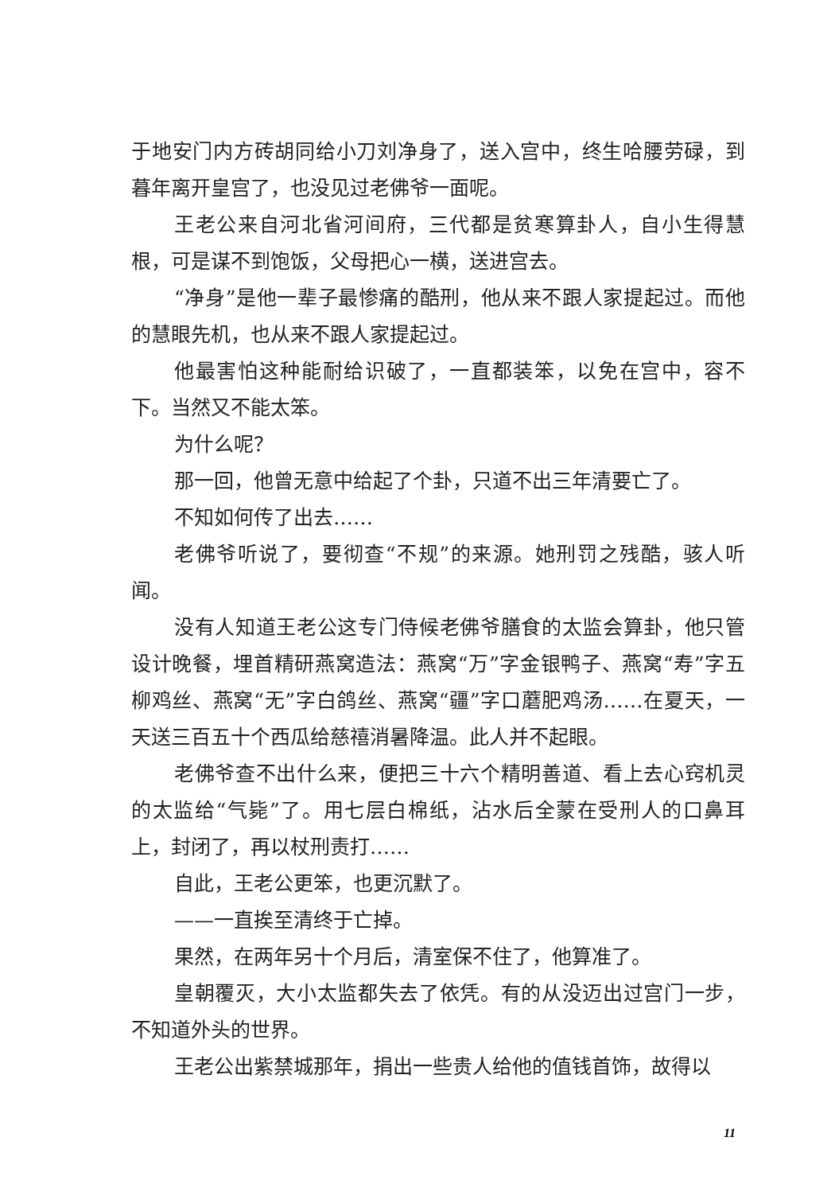于地安门内方砖胡同给小刀刘净身了，送入宫中，终生哈腰劳碌，到暮年离开皇宫了，也没见过老佛爷一面呢。
王老公来自河北省河间府，三代都是贫寒算卦人，自小生得慧根，可是谋不到饱饭，父母把心一横，送进宫去。
“净身”是他一辈子最惨痛的酷刑，他从来不跟人家提起过。而他的慧眼先机，也从来不跟人家提起过。
他最害怕这种能耐给识破了，一直都装笨，以免在宫中，容不下。当然又不能太笨。
为什么呢？
那一回，他曾无意中给起了个卦，只道不出三年清要亡了。
不知如何传了出去……
老佛爷听说了，要彻查“不规”的来源。她刑罚之残酷，骇人听闻。
没有人知道王老公这专门侍候老佛爷膳食的太监会算卦，他只管设计晚餐，埋首精研燕窝造法：燕窝“万”字金银鸭子、燕窝“寿”字五柳鸡丝、燕窝“无”字白鸽丝、燕窝“疆”字口蘑肥鸡汤……在夏天，一天送三百五十个西瓜给慈禧消暑降温。此人并不起眼。
老佛爷查不出什么来，便把三十六个精明善道、看上去心窍机灵的太监给“气毙”了。用七层白棉纸，沾水后全蒙在受刑人的口鼻耳上，封闭了，再以杖刑责打……
自此，王老公更笨，也更沉默了。
——一直挨至清终于亡掉。
果然，在两年另十个月后，清室保不住了，他算准了。
皇朝覆灭，大小太监都失去了依凭。有的从没迈出过宫门一步，不知道外头的世界。
王老公出紫禁城那年，捐出一些贵人给他的值钱首饰，故得以
11